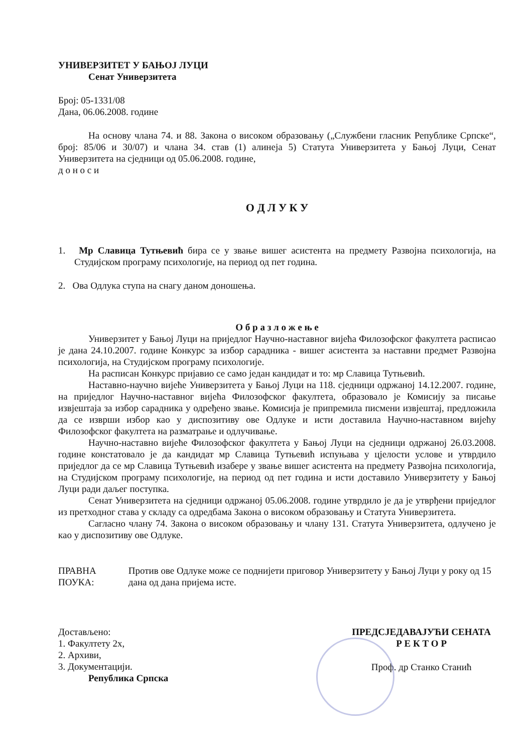УНИВЕРЗИТЕТ У БАЊОЈ ЛУЦИ
Сенат Универзитета
Број: 05-1331/08
Дана, 06.06.2008. године
На основу члана 74. и 88. Закона о високом образовању („Службени гласник Републике Српске“, број: 85/06 и 30/07) и члана 34. став (1) алинеја 5) Статута Универзитета у Бањој Луци, Сенат Универзитета на сједници од 05.06.2008. године,
д о н о с и
О Д Л У К У
1. Мр Славица Тутњевић бира се у звање вишег асистента на предмету Развојна психологија, на Студијском програму психологије, на период од пет година.
2. Ова Одлука ступа на снагу даном доношења.
О б р а з л о ж е њ е
Универзитет у Бањој Луци на приједлог Научно-наставног вијећа Филозофског факултета расписао је дана 24.10.2007. године Конкурс за избор сарадника - вишег асистента за наставни предмет Развојна психологија, на Студијском програму психологије.
На расписан Конкурс пријавио се само један кандидат и то: мр Славица Тутњевић.
Наставно-научно вијеће Универзитета у Бањој Луци на 118. сједници одржаној 14.12.2007. године, на приједлог Научно-наставног вијећа Филозофског факултета, образовало је Комисију за писање извјештаја за избор сарадника у одређено звање. Комисија је припремила писмени извјештај, предложила да се изврши избор као у диспозитиву ове Одлуке и исти доставила Научно-наставном вијећу Филозофског факултета на разматрање и одлучивање.
Научно-наставно вијеће Филозофског факултета у Бањој Луци на сједници одржаној 26.03.2008. године констатовало је да кандидат мр Славица Тутњевић испуњава у цјелости услове и утврдило приједлог да се мр Славица Тутњевић изабере у звање вишег асистента на предмету Развојна психологија, на Студијском програму психологије, на период од пет година и исти доставило Универзитету у Бањој Луци ради даљег поступка.
Сенат Универзитета на сједници одржаној 05.06.2008. године утврдило је да је утврђени приједлог из претходног става у складу са одредбама Закона о високом образовању и Статута Универзитета.
Сагласно члану 74. Закона о високом образовању и члану 131. Статута Универзитета, одлучено је као у диспозитиву ове Одлуке.
ПРАВНА ПОУКА: Против ове Одлуке може се поднијети приговор Универзитету у Бањој Луци у року од 15 дана од дана пријема исте.
Достављено:
1. Факултету 2х,
2. Архиви,
3. Документацији.
Република Српска
ПРЕДСЈЕДАВАЈУЋИ СЕНАТА
Р Е К Т О Р
Проф. др Станко Станић